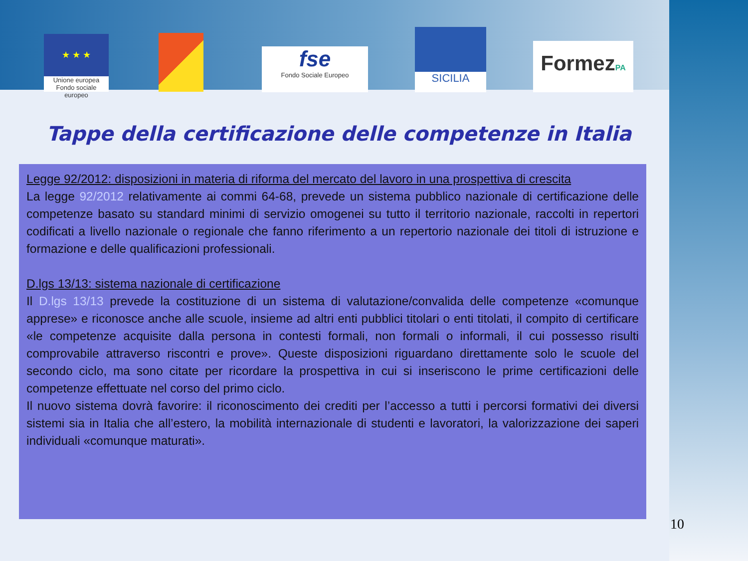★ ★ ★
Unione europea
Fondo sociale europeo
fse
Fondo Sociale Europeo
SICILIA
FormezPA
Tappe della certificazione delle competenze in Italia
Legge 92/2012: disposizioni in materia di riforma del mercato del lavoro in una prospettiva di crescita
La legge 92/2012 relativamente ai commi 64-68, prevede un sistema pubblico nazionale di certificazione delle competenze basato su standard minimi di servizio omogenei su tutto il territorio nazionale, raccolti in repertori codificati a livello nazionale o regionale che fanno riferimento a un repertorio nazionale dei titoli di istruzione e formazione e delle qualificazioni professionali.
D.lgs 13/13: sistema nazionale di certificazione
Il D.lgs 13/13 prevede la costituzione di un sistema di valutazione/convalida delle competenze «comunque apprese» e riconosce anche alle scuole, insieme ad altri enti pubblici titolari o enti titolati, il compito di certificare «le competenze acquisite dalla persona in contesti formali, non formali o informali, il cui possesso risulti comprovabile attraverso riscontri e prove». Queste disposizioni riguardano direttamente solo le scuole del secondo ciclo, ma sono citate per ricordare la prospettiva in cui si inseriscono le prime certificazioni delle competenze effettuate nel corso del primo ciclo.
Il nuovo sistema dovrà favorire: il riconoscimento dei crediti per l’accesso a tutti i percorsi formativi dei diversi sistemi sia in Italia che all’estero, la mobilità internazionale di studenti e lavoratori, la valorizzazione dei saperi individuali «comunque maturati».
10